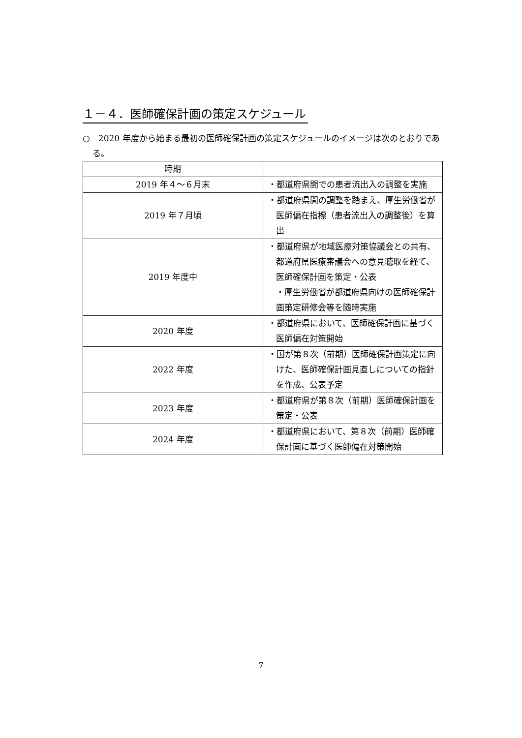１－４．医師確保計画の策定スケジュール
○　2020 年度から始まる最初の医師確保計画の策定スケジュールのイメージは次のとおりである。
| 時期 | |
| --- | --- |
| 2019 年４～６月末 | ・都道府県間での患者流出入の調整を実施 |
| 2019 年７月頃 | ・都道府県間の調整を踏まえ、厚生労働省が医師偏在指標（患者流出入の調整後）を算出 |
| 2019 年度中 | ・都道府県が地域医療対策協議会との共有、都道府県医療審議会への意見聴取を経て、医師確保計画を策定・公表 ・厚生労働省が都道府県向けの医師確保計画策定研修会等を随時実施 |
| 2020 年度 | ・都道府県において、医師確保計画に基づく医師偏在対策開始 |
| 2022 年度 | ・国が第８次（前期）医師確保計画策定に向けた、医師確保計画見直しについての指針を作成、公表予定 |
| 2023 年度 | ・都道府県が第８次（前期）医師確保計画を策定・公表 |
| 2024 年度 | ・都道府県において、第８次（前期）医師確保計画に基づく医師偏在対策開始 |
7